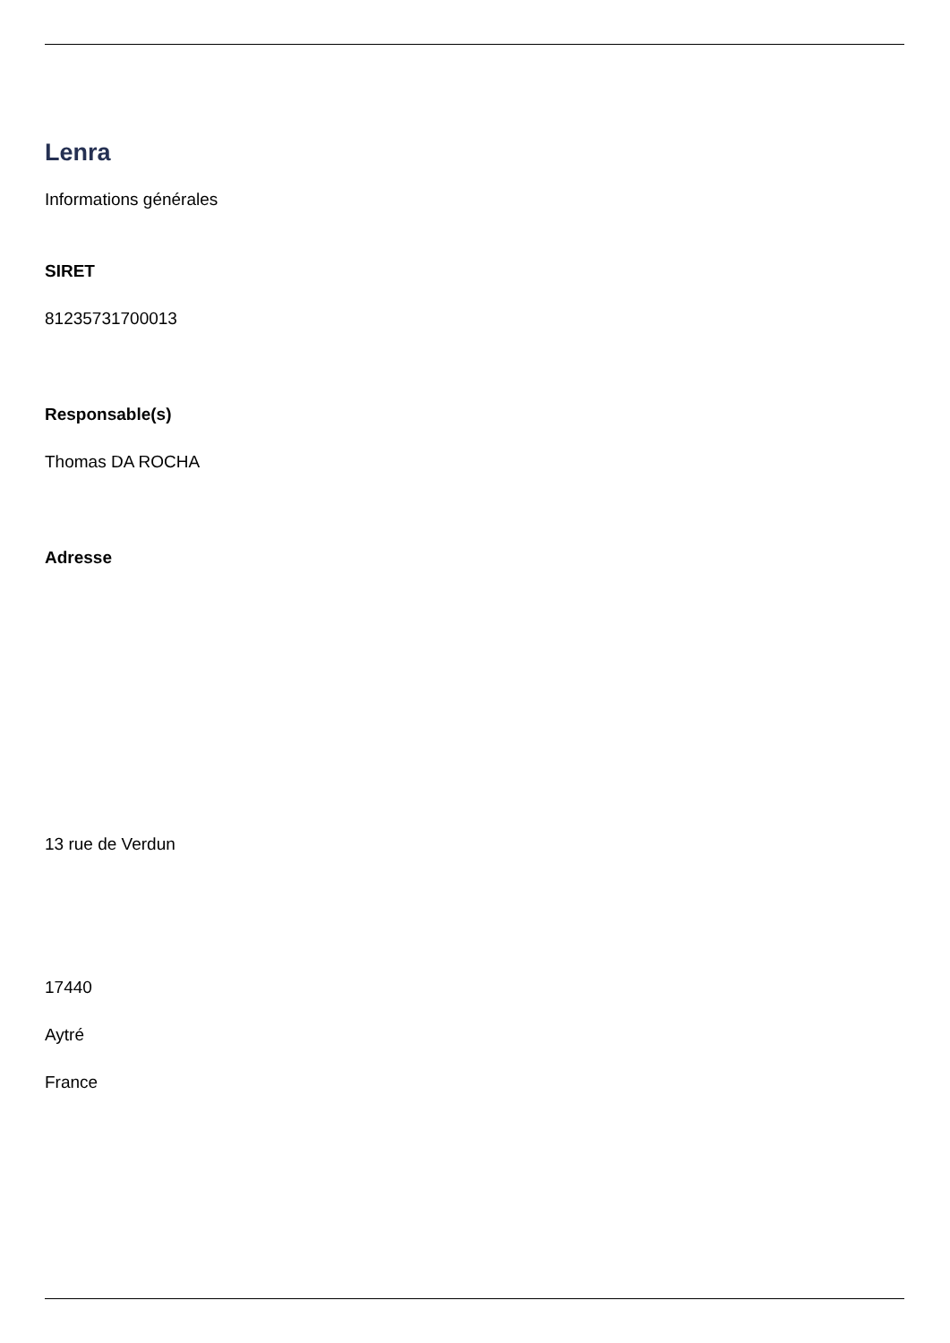Lenra
Informations générales
SIRET
81235731700013
Responsable(s)
Thomas DA ROCHA
Adresse
13 rue de Verdun
17440
Aytré
France